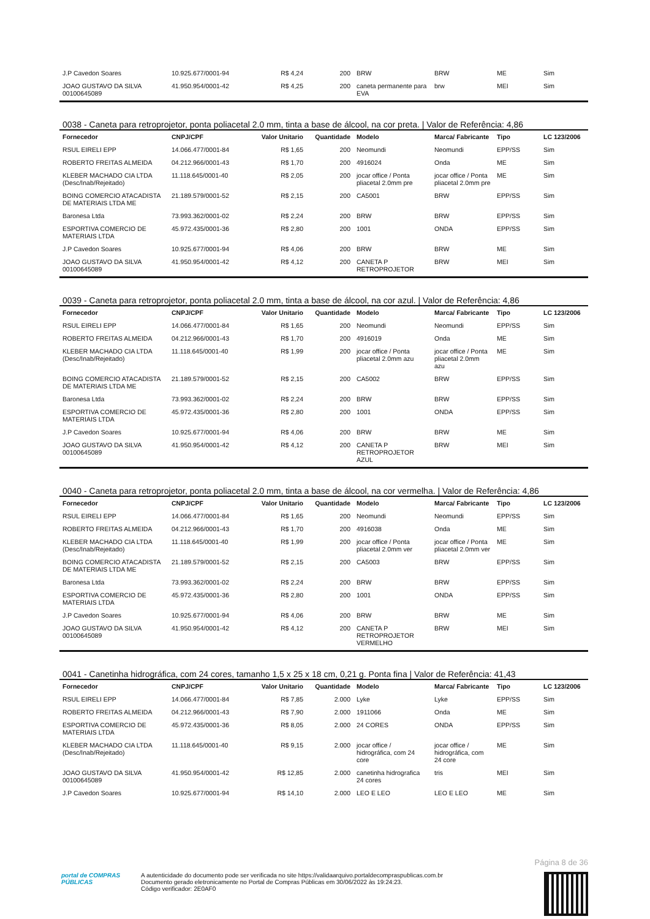| J.P Cavedon Soares | 10.925.677/0001-94 | R$ 4,24 | 200 | BRW | BRW | ME | Sim |
| JOAO GUSTAVO DA SILVA 00100645089 | 41.950.954/0001-42 | R$ 4,25 | 200 | caneta permanente para EVA | brw | MEI | Sim |
0038 - Caneta para retroprojetor, ponta poliacetal 2.0 mm, tinta a base de álcool, na cor preta. | Valor de Referência: 4,86
| Fornecedor | CNPJ/CPF | Valor Unitario | Quantidade | Modelo | Marca/ Fabricante | Tipo | LC 123/2006 |
| --- | --- | --- | --- | --- | --- | --- | --- |
| RSUL EIRELI EPP | 14.066.477/0001-84 | R$ 1,65 | 200 | Neomundi | Neomundi | EPP/SS | Sim |
| ROBERTO FREITAS ALMEIDA | 04.212.966/0001-43 | R$ 1,70 | 200 | 4916024 | Onda | ME | Sim |
| KLEBER MACHADO CIA LTDA (Desc/Inab/Rejeitado) | 11.118.645/0001-40 | R$ 2,05 | 200 | jocar office / Ponta pliacetal 2.0mm pre | jocar office / Ponta pliacetal 2.0mm pre | ME | Sim |
| BOING COMERCIO ATACADISTA DE MATERIAIS LTDA ME | 21.189.579/0001-52 | R$ 2,15 | 200 | CA5001 | BRW | EPP/SS | Sim |
| Baronesa Ltda | 73.993.362/0001-02 | R$ 2,24 | 200 | BRW | BRW | EPP/SS | Sim |
| ESPORTIVA COMERCIO DE MATERIAIS LTDA | 45.972.435/0001-36 | R$ 2,80 | 200 | 1001 | ONDA | EPP/SS | Sim |
| J.P Cavedon Soares | 10.925.677/0001-94 | R$ 4,06 | 200 | BRW | BRW | ME | Sim |
| JOAO GUSTAVO DA SILVA 00100645089 | 41.950.954/0001-42 | R$ 4,12 | 200 | CANETA P RETROPROJETOR | BRW | MEI | Sim |
0039 - Caneta para retroprojetor, ponta poliacetal 2.0 mm, tinta a base de álcool, na cor azul. | Valor de Referência: 4,86
| Fornecedor | CNPJ/CPF | Valor Unitario | Quantidade | Modelo | Marca/ Fabricante | Tipo | LC 123/2006 |
| --- | --- | --- | --- | --- | --- | --- | --- |
| RSUL EIRELI EPP | 14.066.477/0001-84 | R$ 1,65 | 200 | Neomundi | Neomundi | EPP/SS | Sim |
| ROBERTO FREITAS ALMEIDA | 04.212.966/0001-43 | R$ 1,70 | 200 | 4916019 | Onda | ME | Sim |
| KLEBER MACHADO CIA LTDA (Desc/Inab/Rejeitado) | 11.118.645/0001-40 | R$ 1,99 | 200 | jocar office / Ponta pliacetal 2.0mm azu | jocar office / Ponta pliacetal 2.0mm azu | ME | Sim |
| BOING COMERCIO ATACADISTA DE MATERIAIS LTDA ME | 21.189.579/0001-52 | R$ 2,15 | 200 | CA5002 | BRW | EPP/SS | Sim |
| Baronesa Ltda | 73.993.362/0001-02 | R$ 2,24 | 200 | BRW | BRW | EPP/SS | Sim |
| ESPORTIVA COMERCIO DE MATERIAIS LTDA | 45.972.435/0001-36 | R$ 2,80 | 200 | 1001 | ONDA | EPP/SS | Sim |
| J.P Cavedon Soares | 10.925.677/0001-94 | R$ 4,06 | 200 | BRW | BRW | ME | Sim |
| JOAO GUSTAVO DA SILVA 00100645089 | 41.950.954/0001-42 | R$ 4,12 | 200 | CANETA P RETROPROJETOR AZUL | BRW | MEI | Sim |
0040 - Caneta para retroprojetor, ponta poliacetal 2.0 mm, tinta a base de álcool, na cor vermelha. | Valor de Referência: 4,86
| Fornecedor | CNPJ/CPF | Valor Unitario | Quantidade | Modelo | Marca/ Fabricante | Tipo | LC 123/2006 |
| --- | --- | --- | --- | --- | --- | --- | --- |
| RSUL EIRELI EPP | 14.066.477/0001-84 | R$ 1,65 | 200 | Neomundi | Neomundi | EPP/SS | Sim |
| ROBERTO FREITAS ALMEIDA | 04.212.966/0001-43 | R$ 1,70 | 200 | 4916038 | Onda | ME | Sim |
| KLEBER MACHADO CIA LTDA (Desc/Inab/Rejeitado) | 11.118.645/0001-40 | R$ 1,99 | 200 | jocar office / Ponta pliacetal 2.0mm ver | jocar office / Ponta pliacetal 2.0mm ver | ME | Sim |
| BOING COMERCIO ATACADISTA DE MATERIAIS LTDA ME | 21.189.579/0001-52 | R$ 2,15 | 200 | CA5003 | BRW | EPP/SS | Sim |
| Baronesa Ltda | 73.993.362/0001-02 | R$ 2,24 | 200 | BRW | BRW | EPP/SS | Sim |
| ESPORTIVA COMERCIO DE MATERIAIS LTDA | 45.972.435/0001-36 | R$ 2,80 | 200 | 1001 | ONDA | EPP/SS | Sim |
| J.P Cavedon Soares | 10.925.677/0001-94 | R$ 4,06 | 200 | BRW | BRW | ME | Sim |
| JOAO GUSTAVO DA SILVA 00100645089 | 41.950.954/0001-42 | R$ 4,12 | 200 | CANETA P RETROPROJETOR VERMELHO | BRW | MEI | Sim |
0041 - Canetinha hidrográfica, com 24 cores, tamanho 1,5 x 25 x 18 cm, 0,21 g. Ponta fina | Valor de Referência: 41,43
| Fornecedor | CNPJ/CPF | Valor Unitario | Quantidade | Modelo | Marca/ Fabricante | Tipo | LC 123/2006 |
| --- | --- | --- | --- | --- | --- | --- | --- |
| RSUL EIRELI EPP | 14.066.477/0001-84 | R$ 7,85 | 2.000 | Lyke | Lyke | EPP/SS | Sim |
| ROBERTO FREITAS ALMEIDA | 04.212.966/0001-43 | R$ 7,90 | 2.000 | 1911066 | Onda | ME | Sim |
| ESPORTIVA COMERCIO DE MATERIAIS LTDA | 45.972.435/0001-36 | R$ 8,05 | 2.000 | 24 CORES | ONDA | EPP/SS | Sim |
| KLEBER MACHADO CIA LTDA (Desc/Inab/Rejeitado) | 11.118.645/0001-40 | R$ 9,15 | 2.000 | jocar office / hidrográfica, com 24 core | jocar office / hidrográfica, com 24 core | ME | Sim |
| JOAO GUSTAVO DA SILVA 00100645089 | 41.950.954/0001-42 | R$ 12,85 | 2.000 | canetinha hidrografica 24 cores | tris | MEI | Sim |
| J.P Cavedon Soares | 10.925.677/0001-94 | R$ 14,10 | 2.000 | LEO E LEO | LEO E LEO | ME | Sim |
Página 8 de 36
portal de COMPRAS PÚBLICAS
A autenticidade do documento pode ser verificada no site https://validaarquivo.portaldecompraspublicas.com.br
Documento gerado eletronicamente no Portal de Compras Públicas em 30/06/2022 às 19:24:23.
Código verificador: 2E0AF0